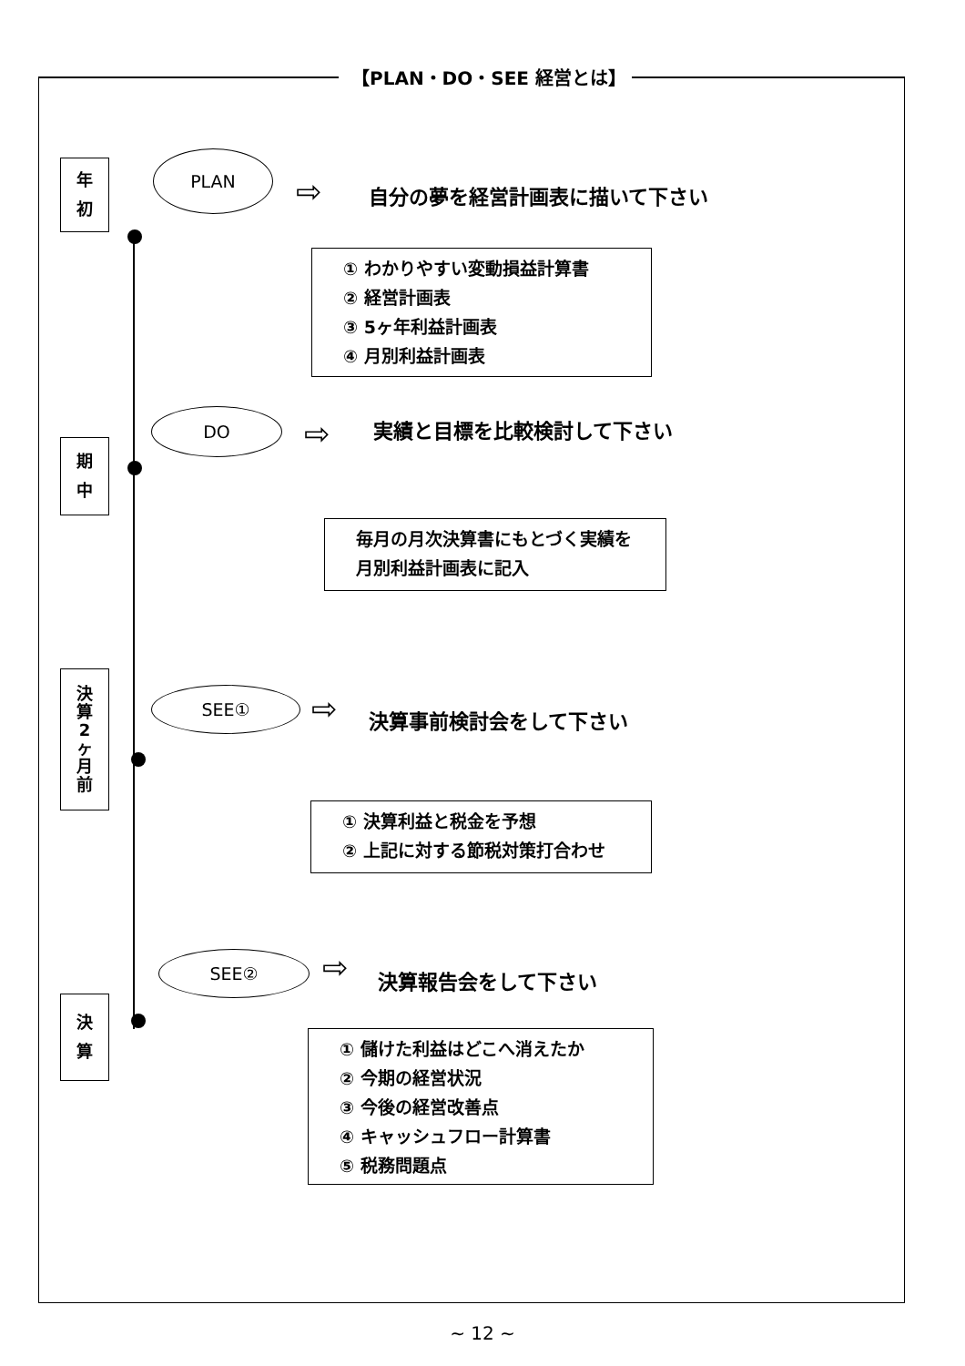【PLAN・DO・SEE 経営とは】
年
初
PLAN
⇨ 自分の夢を経営計画表に描いて下さい
① わかりやすい変動損益計算書
② 経営計画表
③ 5ヶ年利益計画表
④ 月別利益計画表
期
中
DO ⇨ 実績と目標を比較検討して下さい
毎月の月次決算書にもとづく実績を
月別利益計画表に記入
決
算
2
ヶ
月
前
SEE① ⇨ 決算事前検討会をして下さい
① 決算利益と税金を予想
② 上記に対する節税対策打合わせ
決
算
SEE② ⇨ 決算報告会をして下さい
① 儲けた利益はどこへ消えたか
② 今期の経営状況
③ 今後の経営改善点
④ キャッシュフロー計算書
⑤ 税務問題点
~ 12 ~